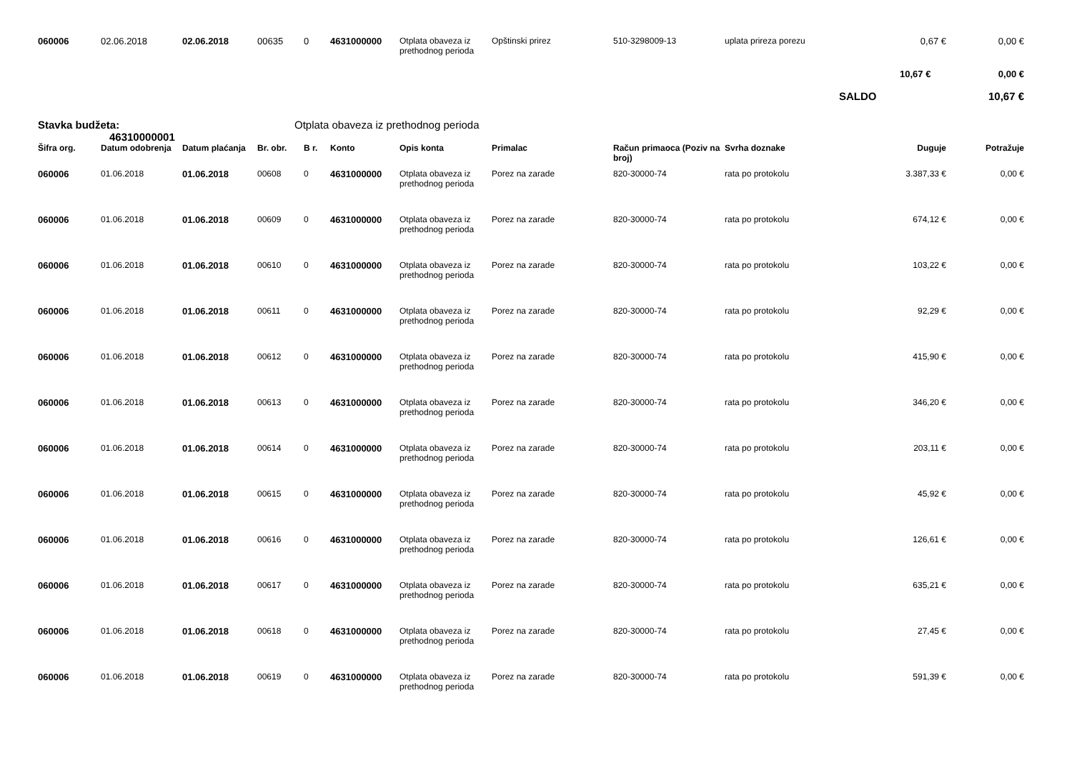| 060006 | 02.06.2018 | 02.06.2018 | 00635 | 0 | 4631000000 | Otplata obaveza iz prethodnog perioda | Opštinski prirez | 510-3298009-13 | uplata prireza porezu | 0,67 € | 0,00 € |
| | | | | | | | | | | 10,67 € | 0,00 € |
| | | | | | | | | | | SALDO | 10,67 € |
| Stavka budžeta: 46310000001 | | | Otplata obaveza iz prethodnog perioda | | | | | | | | |
| Šifra org. | Datum odobrenja | Datum plaćanja | Br. obr. | B r. | Konto | Opis konta | Primalac | Račun primaoca (Poziv na broj) | Svrha doznake | Duguje | Potražuje |
| 060006 | 01.06.2018 | 01.06.2018 | 00608 | 0 | 4631000000 | Otplata obaveza iz prethodnog perioda | Porez na zarade | 820-30000-74 | rata po protokolu | 3.387,33 € | 0,00 € |
| 060006 | 01.06.2018 | 01.06.2018 | 00609 | 0 | 4631000000 | Otplata obaveza iz prethodnog perioda | Porez na zarade | 820-30000-74 | rata po protokolu | 674,12 € | 0,00 € |
| 060006 | 01.06.2018 | 01.06.2018 | 00610 | 0 | 4631000000 | Otplata obaveza iz prethodnog perioda | Porez na zarade | 820-30000-74 | rata po protokolu | 103,22 € | 0,00 € |
| 060006 | 01.06.2018 | 01.06.2018 | 00611 | 0 | 4631000000 | Otplata obaveza iz prethodnog perioda | Porez na zarade | 820-30000-74 | rata po protokolu | 92,29 € | 0,00 € |
| 060006 | 01.06.2018 | 01.06.2018 | 00612 | 0 | 4631000000 | Otplata obaveza iz prethodnog perioda | Porez na zarade | 820-30000-74 | rata po protokolu | 415,90 € | 0,00 € |
| 060006 | 01.06.2018 | 01.06.2018 | 00613 | 0 | 4631000000 | Otplata obaveza iz prethodnog perioda | Porez na zarade | 820-30000-74 | rata po protokolu | 346,20 € | 0,00 € |
| 060006 | 01.06.2018 | 01.06.2018 | 00614 | 0 | 4631000000 | Otplata obaveza iz prethodnog perioda | Porez na zarade | 820-30000-74 | rata po protokolu | 203,11 € | 0,00 € |
| 060006 | 01.06.2018 | 01.06.2018 | 00615 | 0 | 4631000000 | Otplata obaveza iz prethodnog perioda | Porez na zarade | 820-30000-74 | rata po protokolu | 45,92 € | 0,00 € |
| 060006 | 01.06.2018 | 01.06.2018 | 00616 | 0 | 4631000000 | Otplata obaveza iz prethodnog perioda | Porez na zarade | 820-30000-74 | rata po protokolu | 126,61 € | 0,00 € |
| 060006 | 01.06.2018 | 01.06.2018 | 00617 | 0 | 4631000000 | Otplata obaveza iz prethodnog perioda | Porez na zarade | 820-30000-74 | rata po protokolu | 635,21 € | 0,00 € |
| 060006 | 01.06.2018 | 01.06.2018 | 00618 | 0 | 4631000000 | Otplata obaveza iz prethodnog perioda | Porez na zarade | 820-30000-74 | rata po protokolu | 27,45 € | 0,00 € |
| 060006 | 01.06.2018 | 01.06.2018 | 00619 | 0 | 4631000000 | Otplata obaveza iz prethodnog perioda | Porez na zarade | 820-30000-74 | rata po protokolu | 591,39 € | 0,00 € |